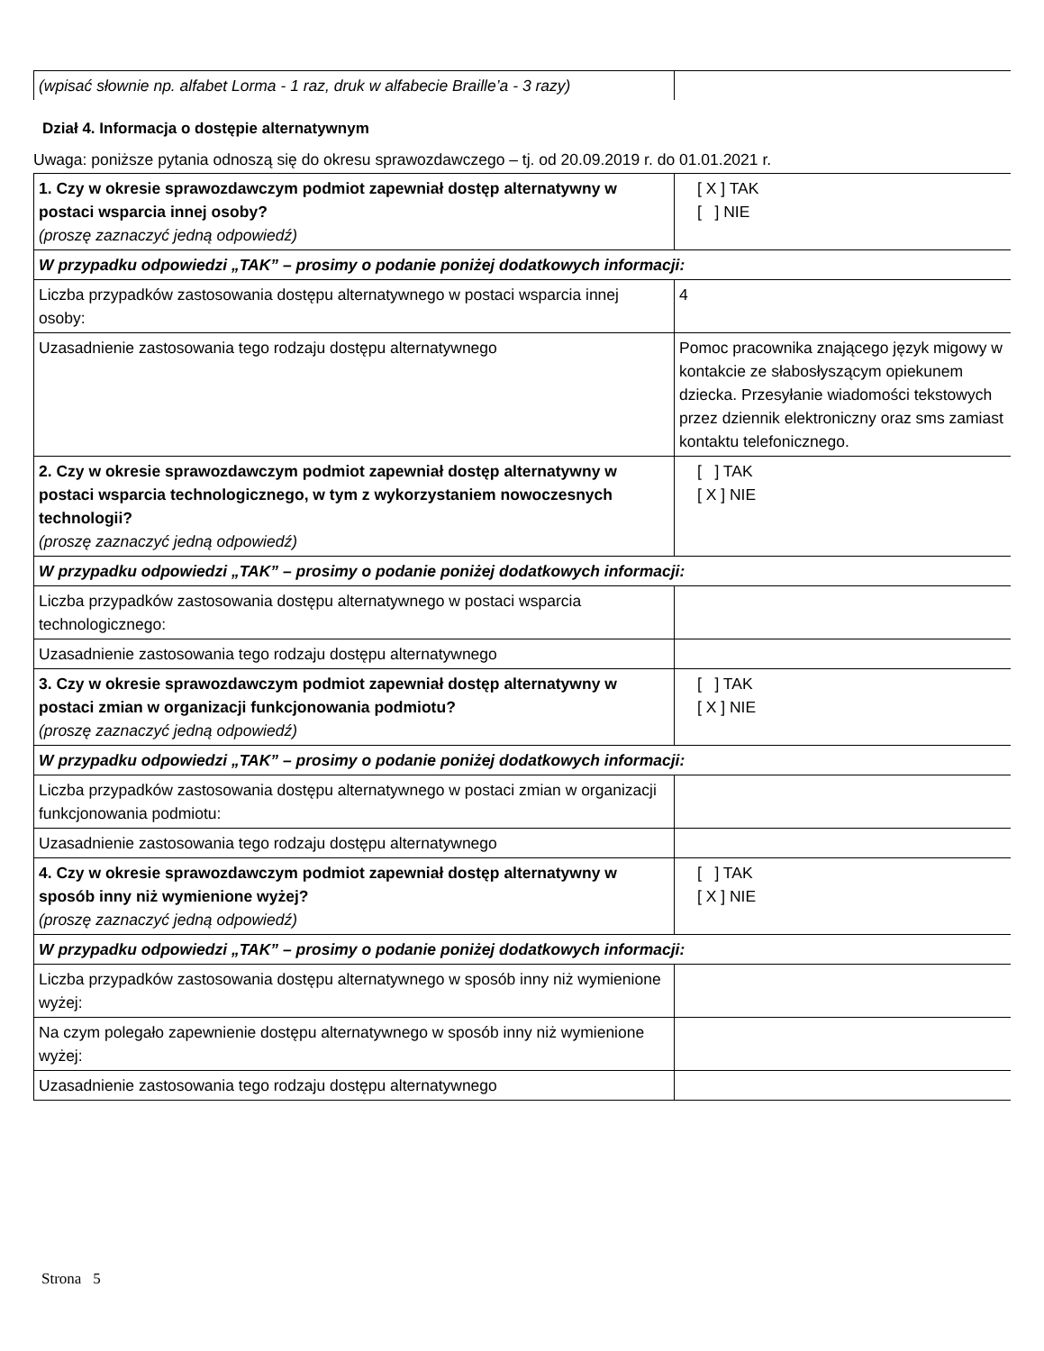| (wpisać słownie np. alfabet Lorma - 1 raz, druk w alfabecie Braille’a - 3 razy) | |
Dział 4. Informacja o dostępie alternatywnym
Uwaga: poniższe pytania odnoszą się do okresu sprawozdawczego – tj. od 20.09.2019 r. do 01.01.2021 r.
| 1. Czy w okresie sprawozdawczym podmiot zapewniał dostęp alternatywny w postaci wsparcia innej osoby? (proszę zaznaczyć jedną odpowiedź) | [ X ] TAK [ ] NIE |
| W przypadku odpowiedzi „TAK” – prosimy o podanie poniżej dodatkowych informacji: | |
| Liczba przypadków zastosowania dostępu alternatywnego w postaci wsparcia innej osoby: | 4 |
| Uzasadnienie zastosowania tego rodzaju dostępu alternatywnego | Pomoc pracownika znającego język migowy w kontakcie ze słabosłyszącym opiekunem dziecka. Przesyłanie wiadomości tekstowych przez dziennik elektroniczny oraz sms zamiast kontaktu telefonicznego. |
| 2. Czy w okresie sprawozdawczym podmiot zapewniał dostęp alternatywny w postaci wsparcia technologicznego, w tym z wykorzystaniem nowoczesnych technologii? (proszę zaznaczyć jedną odpowiedź) | [ ] TAK [ X ] NIE |
| W przypadku odpowiedzi „TAK” – prosimy o podanie poniżej dodatkowych informacji: | |
| Liczba przypadków zastosowania dostępu alternatywnego w postaci wsparcia technologicznego: | |
| Uzasadnienie zastosowania tego rodzaju dostępu alternatywnego | |
| 3. Czy w okresie sprawozdawczym podmiot zapewniał dostęp alternatywny w postaci zmian w organizacji funkcjonowania podmiotu? (proszę zaznaczyć jedną odpowiedź) | [ ] TAK [ X ] NIE |
| W przypadku odpowiedzi „TAK” – prosimy o podanie poniżej dodatkowych informacji: | |
| Liczba przypadków zastosowania dostępu alternatywnego w postaci zmian w organizacji funkcjonowania podmiotu: | |
| Uzasadnienie zastosowania tego rodzaju dostępu alternatywnego | |
| 4. Czy w okresie sprawozdawczym podmiot zapewniał dostęp alternatywny w sposób inny niż wymienione wyżej? (proszę zaznaczyć jedną odpowiedź) | [ ] TAK [ X ] NIE |
| W przypadku odpowiedzi „TAK” – prosimy o podanie poniżej dodatkowych informacji: | |
| Liczba przypadków zastosowania dostępu alternatywnego w sposób inny niż wymienione wyżej: | |
| Na czym polegało zapewnienie dostępu alternatywnego w sposób inny niż wymienione wyżej: | |
| Uzasadnienie zastosowania tego rodzaju dostępu alternatywnego | |
Strona 5